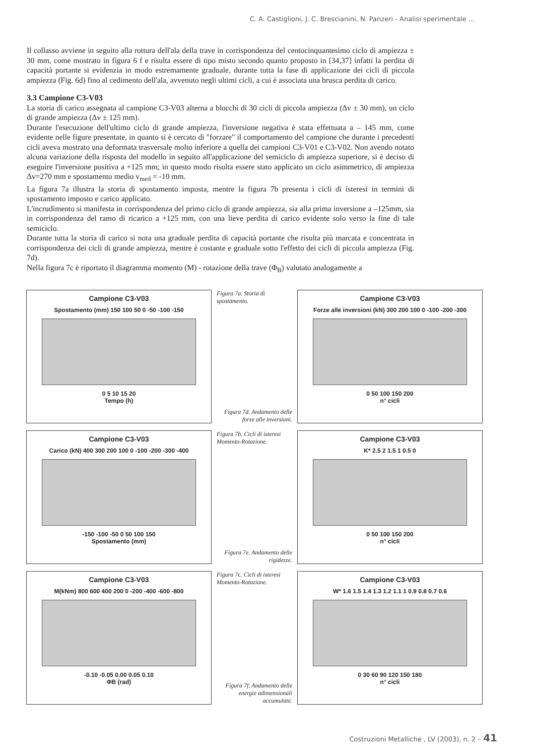C. A. Castiglioni, J. C. Brescianini, N. Panzeri - Analisi sperimentale ...
Il collasso avviene in seguito alla rottura dell'ala della trave in corrispondenza del centocinquantesimo ciclo di ampiezza ± 30 mm, come mostrato in figura 6 f e risulta essere di tipo misto secondo quanto proposto in [34,37] infatti la perdita di capacità portante si evidenzia in modo estremamente graduale, durante tutta la fase di applicazione dei cicli di piccola ampiezza (Fig. 6d) fino al cedimento dell'ala, avvenuto negli ultimi cicli, a cui è associata una brusca perdita di carico.
3.3 Campione C3-V03
La storia di carico assegnata al campione C3-V03 alterna a blocchi di 30 cicli di piccola ampiezza (Δv ± 30 mm), un ciclo di grande ampiezza (Δv ± 125 mm).
Durante l'esecuzione dell'ultimo ciclo di grande ampiezza, l'inversione negativa è stata effettuata a – 145 mm, come evidente nelle figure presentate, in quanto si è cercato di "forzare" il comportamento del campione che durante i precedenti cicli aveva mostrato una deformata trasversale molto inferiore a quella dei campioni C3-V01 e C3-V02. Non avendo notato alcuna variazione della risposta del modello in seguito all'applicazione del semiciclo di ampiezza superiore, si è deciso di eseguire l'inversione positiva a +125 mm; in questo modo risulta essere stato applicato un ciclo asimmetrico, di ampiezza Δv=270 mm e spostamento medio v<sub>med</sub> = -10 mm.
La figura 7a illustra la storia di spostamento imposta, mentre la figura 7b presenta i cicli di isteresi in termini di spostamento imposto e carico applicato.
L'incrudimento si manifesta in corrispondenza del primo ciclo di grande ampiezza, sia alla prima inversione a –125mm, sia in corrispondenza del ramo di ricarico a +125 mm, con una lieve perdita di carico evidente solo verso la fine di tale semiciclo.
Durante tutta la storia di carico si nota una graduale perdita di capacità portante che risulta più marcata e concentrata in corrispondenza dei cicli di grande ampiezza, mentre è costante e graduale sotto l'effetto dei cicli di piccola ampiezza (Fig. 7d).
Nella figura 7c è riportato il diagramma momento (M) - rotazione della trave (Φ<sub>B</sub>) valutato analogamente a
Campione C3-V03
Spostamento (mm) 150 100 50 0 -50 -100 -150
0 5 10 15 20
Tempo (h)
Figura 7a. Storia di spostamento.
Figura 7d. Andamento delle forze alle inversioni.
Campione C3-V03
Forze alle inversioni (kN) 300 200 100 0 -100 -200 -300
0 50 100 150 200
n° cicli
Campione C3-V03
Carico (kN) 400 300 200 100 0 -100 -200 -300 -400
-150 -100 -50 0 50 100 150
Spostamento (mm)
Figura 7b. Cicli di isteresi Momento-Rotazione.
Figura 7e. Andamento delle rigidezze.
Campione C3-V03
K* 2.5 2 1.5 1 0.5 0
0 50 100 150 200
n° cicli
Campione C3-V03
M(kNm) 800 600 400 200 0 -200 -400 -600 -800
-0.10 -0.05 0.00 0.05 0.10
ΦB (rad)
Figura 7c. Cicli di isteresi Momento-Rotazione.
Figura 7f. Andamento delle energie adimensionali accumulate.
Campione C3-V03
W* 1.6 1.5 1.4 1.3 1.2 1.1 1 0.9 0.8 0.7 0.6
0 30 60 90 120 150 180
n° cicli
Costruzioni Metalliche , LV (2003), n. 2 – 41